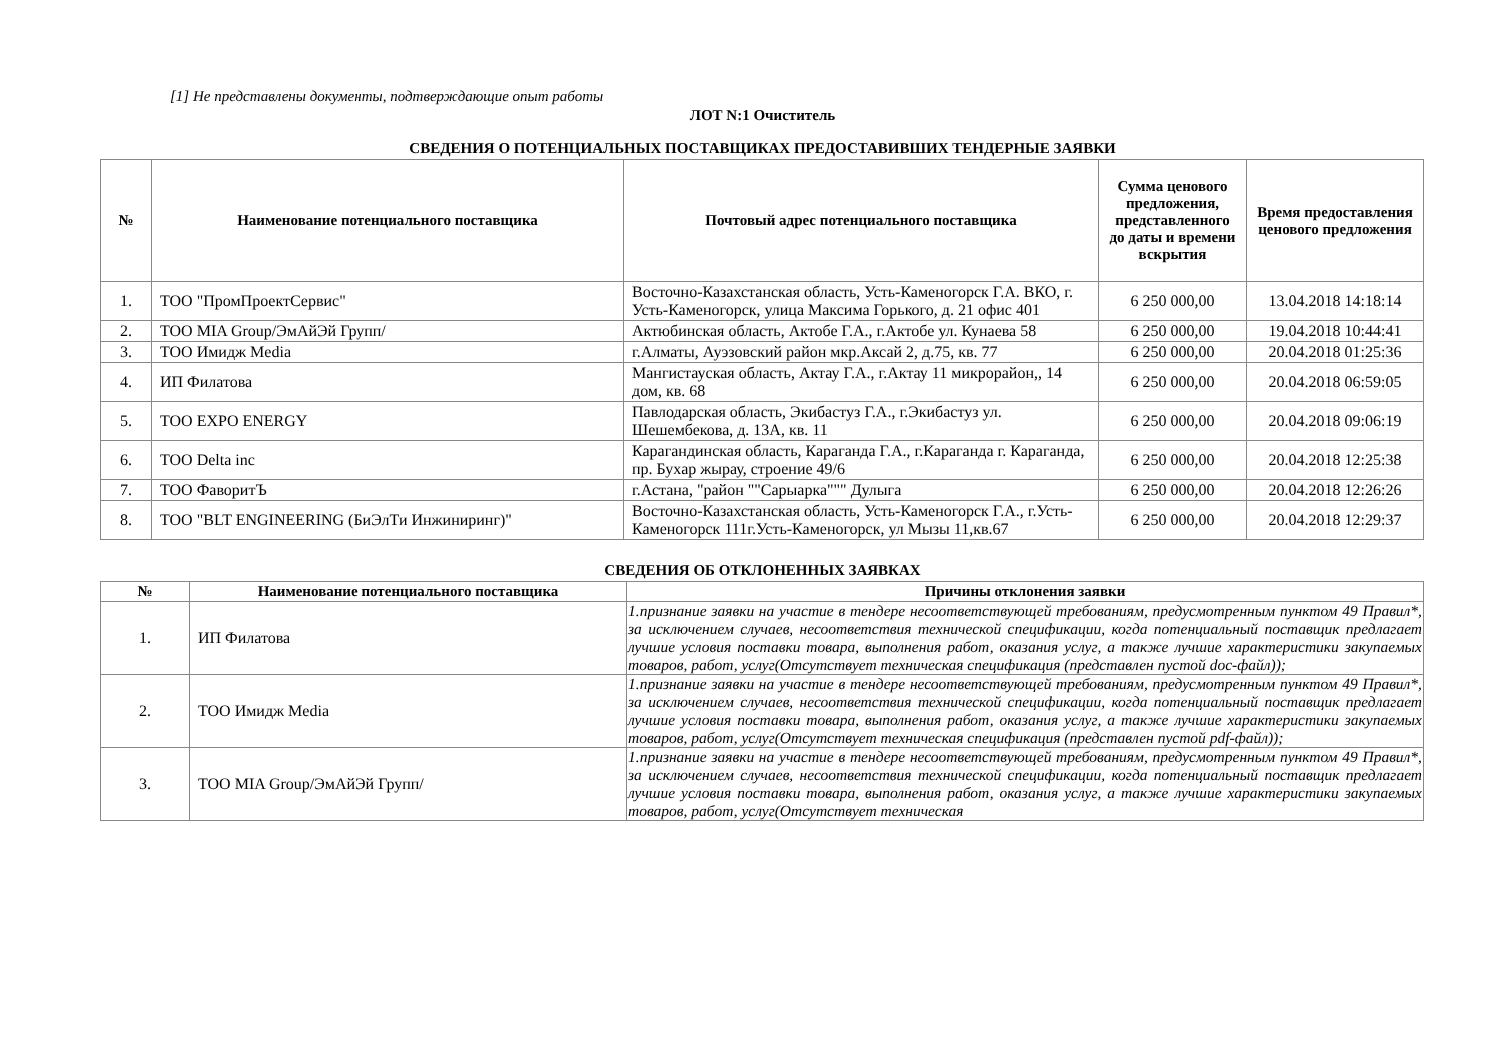[1] Не представлены документы, подтверждающие опыт работы
ЛОТ N:1 Очиститель
СВЕДЕНИЯ О ПОТЕНЦИАЛЬНЫХ ПОСТАВЩИКАХ ПРЕДОСТАВИВШИХ ТЕНДЕРНЫЕ ЗАЯВКИ
| № | Наименование потенциального поставщика | Почтовый адрес потенциального поставщика | Сумма ценового предложения, представленного до даты и времени вскрытия | Время предоставления ценового предложения |
| --- | --- | --- | --- | --- |
| 1. | ТОО "ПромПроектСервис" | Восточно-Казахстанская область, Усть-Каменогорск Г.А. ВКО, г. Усть-Каменогорск, улица Максима Горького, д. 21 офис 401 | 6 250 000,00 | 13.04.2018 14:18:14 |
| 2. | ТОО MIA Group/ЭмАйЭй Групп/ | Актюбинская область, Актобе Г.А., г.Актобе ул. Кунаева 58 | 6 250 000,00 | 19.04.2018 10:44:41 |
| 3. | ТОО Имидж Media | г.Алматы, Ауэзовский район мкр.Аксай 2, д.75, кв. 77 | 6 250 000,00 | 20.04.2018 01:25:36 |
| 4. | ИП Филатова | Мангистауская область, Актау Г.А., г.Актау 11 микрорайон,, 14 дом, кв. 68 | 6 250 000,00 | 20.04.2018 06:59:05 |
| 5. | ТОО EXPO ENERGY | Павлодарская область, Экибастуз Г.А., г.Экибастуз ул. Шешембекова, д. 13А, кв. 11 | 6 250 000,00 | 20.04.2018 09:06:19 |
| 6. | ТОО Delta inc | Карагандинская область, Караганда Г.А., г.Караганда г. Караганда, пр. Бухар жырау, строение 49/6 | 6 250 000,00 | 20.04.2018 12:25:38 |
| 7. | ТОО ФаворитЪ | г.Астана, "район ""Сарыарка""" Дулыга | 6 250 000,00 | 20.04.2018 12:26:26 |
| 8. | ТОО "BLT ENGINEERING (БиЭлТи Инжиниринг)" | Восточно-Казахстанская область, Усть-Каменогорск Г.А., г.Усть-Каменогорск 111г.Усть-Каменогорск, ул Мызы 11,кв.67 | 6 250 000,00 | 20.04.2018 12:29:37 |
СВЕДЕНИЯ ОБ ОТКЛОНЕННЫХ ЗАЯВКАХ
| № | Наименование потенциального поставщика | Причины отклонения заявки |
| --- | --- | --- |
| 1. | ИП Филатова | 1.признание заявки на участие в тендере несоответствующей требованиям, предусмотренным пунктом 49 Правил*, за исключением случаев, несоответствия технической спецификации, когда потенциальный поставщик предлагает лучшие условия поставки товара, выполнения работ, оказания услуг, а также лучшие характеристики закупаемых товаров, работ, услуг(Отсутствует техническая спецификация (представлен пустой doc-файл)); |
| 2. | ТОО Имидж Media | 1.признание заявки на участие в тендере несоответствующей требованиям, предусмотренным пунктом 49 Правил*, за исключением случаев, несоответствия технической спецификации, когда потенциальный поставщик предлагает лучшие условия поставки товара, выполнения работ, оказания услуг, а также лучшие характеристики закупаемых товаров, работ, услуг(Отсутствует техническая спецификация (представлен пустой pdf-файл)); |
| 3. | ТОО MIA Group/ЭмАйЭй Групп/ | 1.признание заявки на участие в тендере несоответствующей требованиям, предусмотренным пунктом 49 Правил*, за исключением случаев, несоответствия технической спецификации, когда потенциальный поставщик предлагает лучшие условия поставки товара, выполнения работ, оказания услуг, а также лучшие характеристики закупаемых товаров, работ, услуг(Отсутствует техническая |